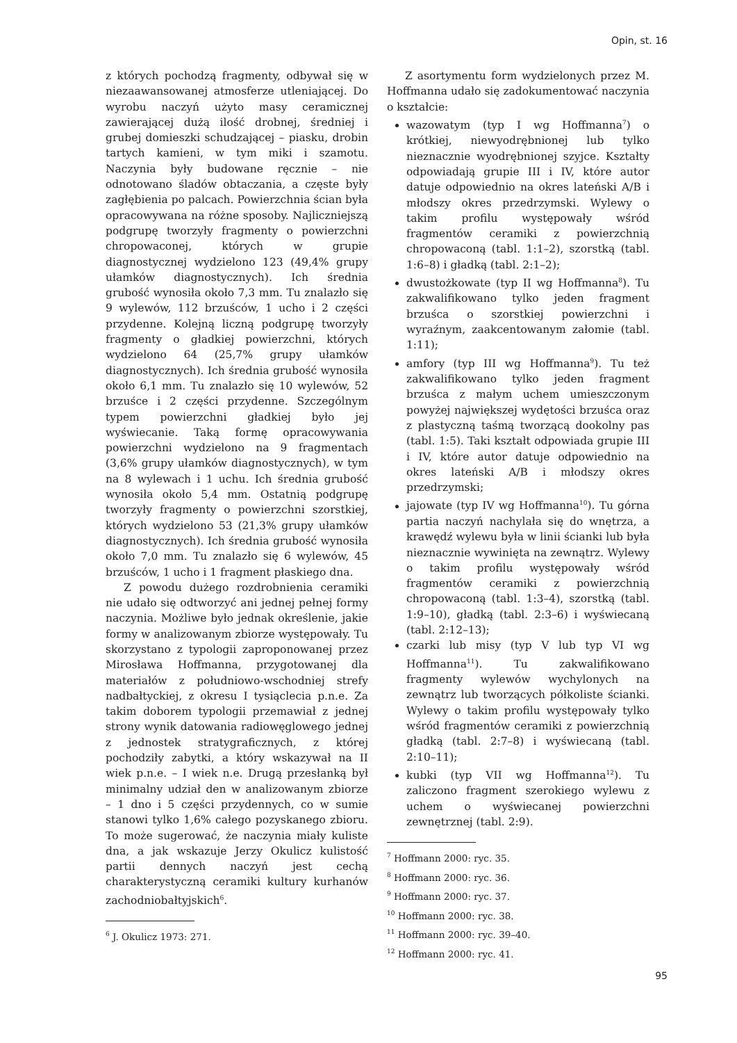Opin, st. 16
z których pochodzą fragmenty, odbywał się w niezaawansowanej atmosferze utleniającej. Do wyrobu naczyń użyto masy ceramicznej zawierającej dużą ilość drobnej, średniej i grubej domieszki schudzającej – piasku, drobin tartych kamieni, w tym miki i szamotu. Naczynia były budowane ręcznie – nie odnotowano śladów obtaczania, a częste były zagłębienia po palcach. Powierzchnia ścian była opracowywana na różne sposoby. Najliczniejszą podgrupę tworzyły fragmenty o powierzchni chropowaconej, których w grupie diagnostycznej wydzielono 123 (49,4% grupy ułamków diagnostycznych). Ich średnia grubość wynosiła około 7,3 mm. Tu znalazło się 9 wylewów, 112 brzuśców, 1 ucho i 2 części przydenne. Kolejną liczną podgrupę tworzyły fragmenty o gładkiej powierzchni, których wydzielono 64 (25,7% grupy ułamków diagnostycznych). Ich średnia grubość wynosiła około 6,1 mm. Tu znalazło się 10 wylewów, 52 brzuśce i 2 części przydenne. Szczególnym typem powierzchni gładkiej było jej wyświecanie. Taką formę opracowywania powierzchni wydzielono na 9 fragmentach (3,6% grupy ułamków diagnostycznych), w tym na 8 wylewach i 1 uchu. Ich średnia grubość wynosiła około 5,4 mm. Ostatnią podgrupę tworzyły fragmenty o powierzchni szorstkiej, których wydzielono 53 (21,3% grupy ułamków diagnostycznych). Ich średnia grubość wynosiła około 7,0 mm. Tu znalazło się 6 wylewów, 45 brzuśców, 1 ucho i 1 fragment płaskiego dna.
Z powodu dużego rozdrobnienia ceramiki nie udało się odtworzyć ani jednej pełnej formy naczynia. Możliwe było jednak określenie, jakie formy w analizowanym zbiorze występowały. Tu skorzystano z typologii zaproponowanej przez Mirosława Hoffmanna, przygotowanej dla materiałów z południowo-wschodniej strefy nadbałtyckiej, z okresu I tysiąclecia p.n.e. Za takim doborem typologii przemawiał z jednej strony wynik datowania radiowęglowego jednej z jednostek stratygraficznych, z której pochodziły zabytki, a który wskazywał na II wiek p.n.e. – I wiek n.e. Drugą przesłanką był minimalny udział den w analizowanym zbiorze – 1 dno i 5 części przydennych, co w sumie stanowi tylko 1,6% całego pozyskanego zbioru. To może sugerować, że naczynia miały kuliste dna, a jak wskazuje Jerzy Okulicz kulistość partii dennych naczyń jest cechą charakterystyczną ceramiki kultury kurhanów zachodniobałtyjskich<sup>6</sup>.
<sup>6</sup> J. Okulicz 1973: 271.
Z asortymentu form wydzielonych przez M. Hoffmanna udało się zadokumentować naczynia o kształcie:
wazowatym (typ I wg Hoffmanna<sup>7</sup>) o krótkiej, niewyodrębnionej lub tylko nieznacznie wyodrębnionej szyjce. Kształty odpowiadają grupie III i IV, które autor datuje odpowiednio na okres lateński A/B i młodszy okres przedrzymski. Wylewy o takim profilu występowały wśród fragmentów ceramiki z powierzchnią chropowaconą (tabl. 1:1–2), szorstką (tabl. 1:6–8) i gładką (tabl. 2:1–2);
dwustożkowate (typ II wg Hoffmanna<sup>8</sup>). Tu zakwalifikowano tylko jeden fragment brzuśca o szorstkiej powierzchni i wyraźnym, zaakcentowanym załomie (tabl. 1:11);
amfory (typ III wg Hoffmanna<sup>9</sup>). Tu też zakwalifikowano tylko jeden fragment brzuśca z małym uchem umieszczonym powyżej największej wydętości brzuśca oraz z plastyczną taśmą tworzącą dookolny pas (tabl. 1:5). Taki kształt odpowiada grupie III i IV, które autor datuje odpowiednio na okres lateński A/B i młodszy okres przedrzymski;
jajowate (typ IV wg Hoffmanna<sup>10</sup>). Tu górna partia naczyń nachylała się do wnętrza, a krawędź wylewu była w linii ścianki lub była nieznacznie wywinięta na zewnątrz. Wylewy o takim profilu występowały wśród fragmentów ceramiki z powierzchnią chropowaconą (tabl. 1:3–4), szorstką (tabl. 1:9–10), gładką (tabl. 2:3–6) i wyświecaną (tabl. 2:12–13);
czarki lub misy (typ V lub typ VI wg Hoffmanna<sup>11</sup>). Tu zakwalifikowano fragmenty wylewów wychylonych na zewnątrz lub tworzących półkoliste ścianki. Wylewy o takim profilu występowały tylko wśród fragmentów ceramiki z powierzchnią gładką (tabl. 2:7–8) i wyświecaną (tabl. 2:10–11);
kubki (typ VII wg Hoffmanna<sup>12</sup>). Tu zaliczono fragment szerokiego wylewu z uchem o wyświecanej powierzchni zewnętrznej (tabl. 2:9).
<sup>7</sup> Hoffmann 2000: ryc. 35.
<sup>8</sup> Hoffmann 2000: ryc. 36.
<sup>9</sup> Hoffmann 2000: ryc. 37.
<sup>10</sup> Hoffmann 2000: ryc. 38.
<sup>11</sup> Hoffmann 2000: ryc. 39–40.
<sup>12</sup> Hoffmann 2000: ryc. 41.
95